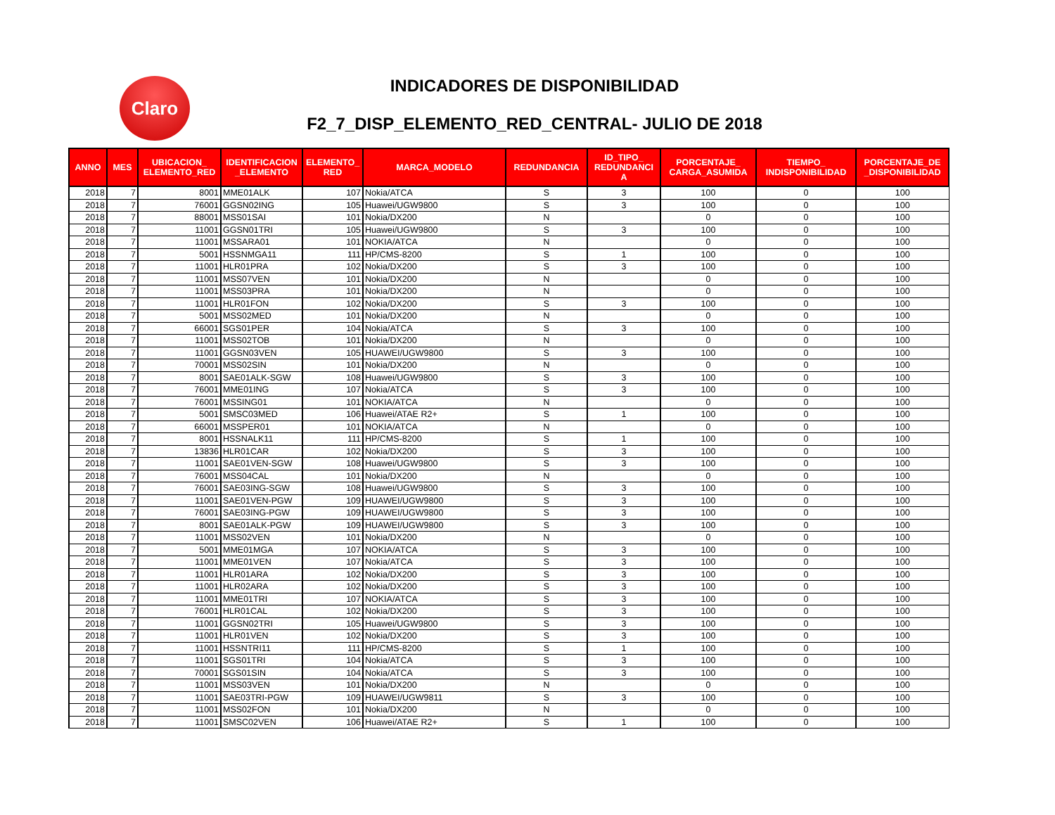Claro INDICADORES DE DISPONIBILIDAD
F2_7_DISP_ELEMENTO_RED_CENTRAL- JULIO DE 2018
| ANNO | MES | UBICACION_ ELEMENTO_RED | IDENTIFICACION _ELEMENTO | ELEMENTO_ RED | MARCA_MODELO | REDUNDANCIA | ID_TIPO_ REDUNDANCI A | PORCENTAJE_ CARGA_ASUMIDA | TIEMPO_ INDISPONIBILIDAD | PORCENTAJE_DE _DISPONIBILIDAD |
| --- | --- | --- | --- | --- | --- | --- | --- | --- | --- | --- |
| 2018 | 7 | 8001 | MME01ALK | 107 | Nokia/ATCA | S | 3 | 100 | 0 | 100 |
| 2018 | 7 | 76001 | GGSN02ING | 105 | Huawei/UGW9800 | S | 3 | 100 | 0 | 100 |
| 2018 | 7 | 88001 | MSS01SAI | 101 | Nokia/DX200 | N | | 0 | 0 | 100 |
| 2018 | 7 | 11001 | GGSN01TRI | 105 | Huawei/UGW9800 | S | 3 | 100 | 0 | 100 |
| 2018 | 7 | 11001 | MSSARA01 | 101 | NOKIA/ATCA | N | | 0 | 0 | 100 |
| 2018 | 7 | 5001 | HSSNMGA11 | 111 | HP/CMS-8200 | S | 1 | 100 | 0 | 100 |
| 2018 | 7 | 11001 | HLR01PRA | 102 | Nokia/DX200 | S | 3 | 100 | 0 | 100 |
| 2018 | 7 | 11001 | MSS07VEN | 101 | Nokia/DX200 | N | | 0 | 0 | 100 |
| 2018 | 7 | 11001 | MSS03PRA | 101 | Nokia/DX200 | N | | 0 | 0 | 100 |
| 2018 | 7 | 11001 | HLR01FON | 102 | Nokia/DX200 | S | 3 | 100 | 0 | 100 |
| 2018 | 7 | 5001 | MSS02MED | 101 | Nokia/DX200 | N | | 0 | 0 | 100 |
| 2018 | 7 | 66001 | SGS01PER | 104 | Nokia/ATCA | S | 3 | 100 | 0 | 100 |
| 2018 | 7 | 11001 | MSS02TOB | 101 | Nokia/DX200 | N | | 0 | 0 | 100 |
| 2018 | 7 | 11001 | GGSN03VEN | 105 | HUAWEI/UGW9800 | S | 3 | 100 | 0 | 100 |
| 2018 | 7 | 70001 | MSS02SIN | 101 | Nokia/DX200 | N | | 0 | 0 | 100 |
| 2018 | 7 | 8001 | SAE01ALK-SGW | 108 | Huawei/UGW9800 | S | 3 | 100 | 0 | 100 |
| 2018 | 7 | 76001 | MME01ING | 107 | Nokia/ATCA | S | 3 | 100 | 0 | 100 |
| 2018 | 7 | 76001 | MSSING01 | 101 | NOKIA/ATCA | N | | 0 | 0 | 100 |
| 2018 | 7 | 5001 | SMSC03MED | 106 | Huawei/ATAE R2+ | S | 1 | 100 | 0 | 100 |
| 2018 | 7 | 66001 | MSSPER01 | 101 | NOKIA/ATCA | N | | 0 | 0 | 100 |
| 2018 | 7 | 8001 | HSSNALK11 | 111 | HP/CMS-8200 | S | 1 | 100 | 0 | 100 |
| 2018 | 7 | 13836 | HLR01CAR | 102 | Nokia/DX200 | S | 3 | 100 | 0 | 100 |
| 2018 | 7 | 11001 | SAE01VEN-SGW | 108 | Huawei/UGW9800 | S | 3 | 100 | 0 | 100 |
| 2018 | 7 | 76001 | MSS04CAL | 101 | Nokia/DX200 | N | | 0 | 0 | 100 |
| 2018 | 7 | 76001 | SAE03ING-SGW | 108 | Huawei/UGW9800 | S | 3 | 100 | 0 | 100 |
| 2018 | 7 | 11001 | SAE01VEN-PGW | 109 | HUAWEI/UGW9800 | S | 3 | 100 | 0 | 100 |
| 2018 | 7 | 76001 | SAE03ING-PGW | 109 | HUAWEI/UGW9800 | S | 3 | 100 | 0 | 100 |
| 2018 | 7 | 8001 | SAE01ALK-PGW | 109 | HUAWEI/UGW9800 | S | 3 | 100 | 0 | 100 |
| 2018 | 7 | 11001 | MSS02VEN | 101 | Nokia/DX200 | N | | 0 | 0 | 100 |
| 2018 | 7 | 5001 | MME01MGA | 107 | NOKIA/ATCA | S | 3 | 100 | 0 | 100 |
| 2018 | 7 | 11001 | MME01VEN | 107 | Nokia/ATCA | S | 3 | 100 | 0 | 100 |
| 2018 | 7 | 11001 | HLR01ARA | 102 | Nokia/DX200 | S | 3 | 100 | 0 | 100 |
| 2018 | 7 | 11001 | HLR02ARA | 102 | Nokia/DX200 | S | 3 | 100 | 0 | 100 |
| 2018 | 7 | 11001 | MME01TRI | 107 | NOKIA/ATCA | S | 3 | 100 | 0 | 100 |
| 2018 | 7 | 76001 | HLR01CAL | 102 | Nokia/DX200 | S | 3 | 100 | 0 | 100 |
| 2018 | 7 | 11001 | GGSN02TRI | 105 | Huawei/UGW9800 | S | 3 | 100 | 0 | 100 |
| 2018 | 7 | 11001 | HLR01VEN | 102 | Nokia/DX200 | S | 3 | 100 | 0 | 100 |
| 2018 | 7 | 11001 | HSSNTRI11 | 111 | HP/CMS-8200 | S | 1 | 100 | 0 | 100 |
| 2018 | 7 | 11001 | SGS01TRI | 104 | Nokia/ATCA | S | 3 | 100 | 0 | 100 |
| 2018 | 7 | 70001 | SGS01SIN | 104 | Nokia/ATCA | S | 3 | 100 | 0 | 100 |
| 2018 | 7 | 11001 | MSS03VEN | 101 | Nokia/DX200 | N | | 0 | 0 | 100 |
| 2018 | 7 | 11001 | SAE03TRI-PGW | 109 | HUAWEI/UGW9811 | S | 3 | 100 | 0 | 100 |
| 2018 | 7 | 11001 | MSS02FON | 101 | Nokia/DX200 | N | | 0 | 0 | 100 |
| 2018 | 7 | 11001 | SMSC02VEN | 106 | Huawei/ATAE R2+ | S | 1 | 100 | 0 | 100 |